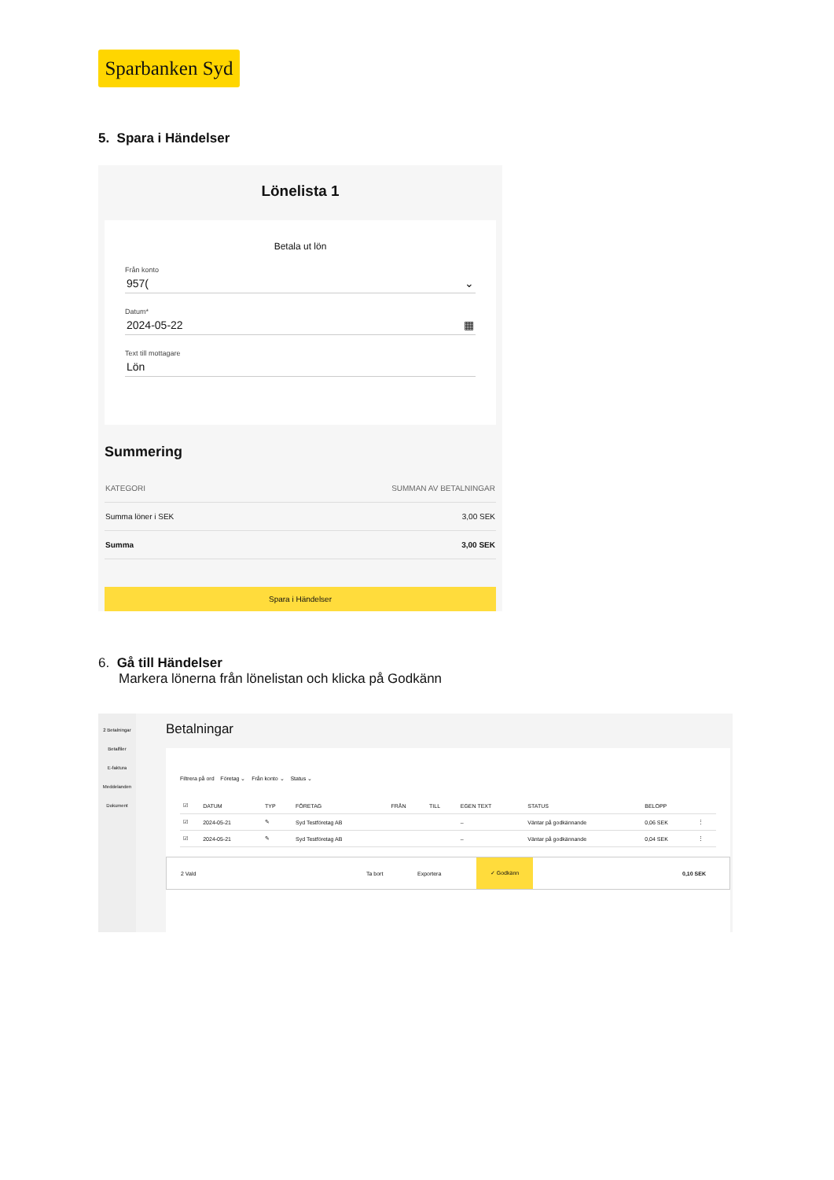Sparbanken Syd
5. Spara i Händelser
Lönelista 1
Betala ut lön
Från konto
957( ⌄
Datum*
2024-05-22 ▦
Text till mottagare
Lön
Summering
| KATEGORI | SUMMAN AV BETALNINGAR |
| --- | --- |
| Summa löner i SEK | 3,00 SEK |
| Summa | 3,00 SEK |
Spara i Händelser
6. Gå till Händelser
Markera lönerna från lönelistan och klicka på Godkänn
2 Betalningar
Betalfiler
E-faktura
Meddelanden
Dokument
Betalningar
Filtrera på ord Företag ⌄ Från konto ⌄ Status ⌄
| ☑ | DATUM | TYP | FÖRETAG | FRÅN | TILL | EGEN TEXT | STATUS | BELOPP | |
| --- | --- | --- | --- | --- | --- | --- | --- | --- | --- |
| ☑ | 2024-05-21 | ✎ | Syd Testföretag AB | | | – | Väntar på godkännande | 0,06 SEK | ⋮ |
| ☑ | 2024-05-21 | ✎ | Syd Testföretag AB | | | – | Väntar på godkännande | 0,04 SEK | ⋮ |
2 Vald Ta bort Exportera ✓ Godkänn 0,10 SEK